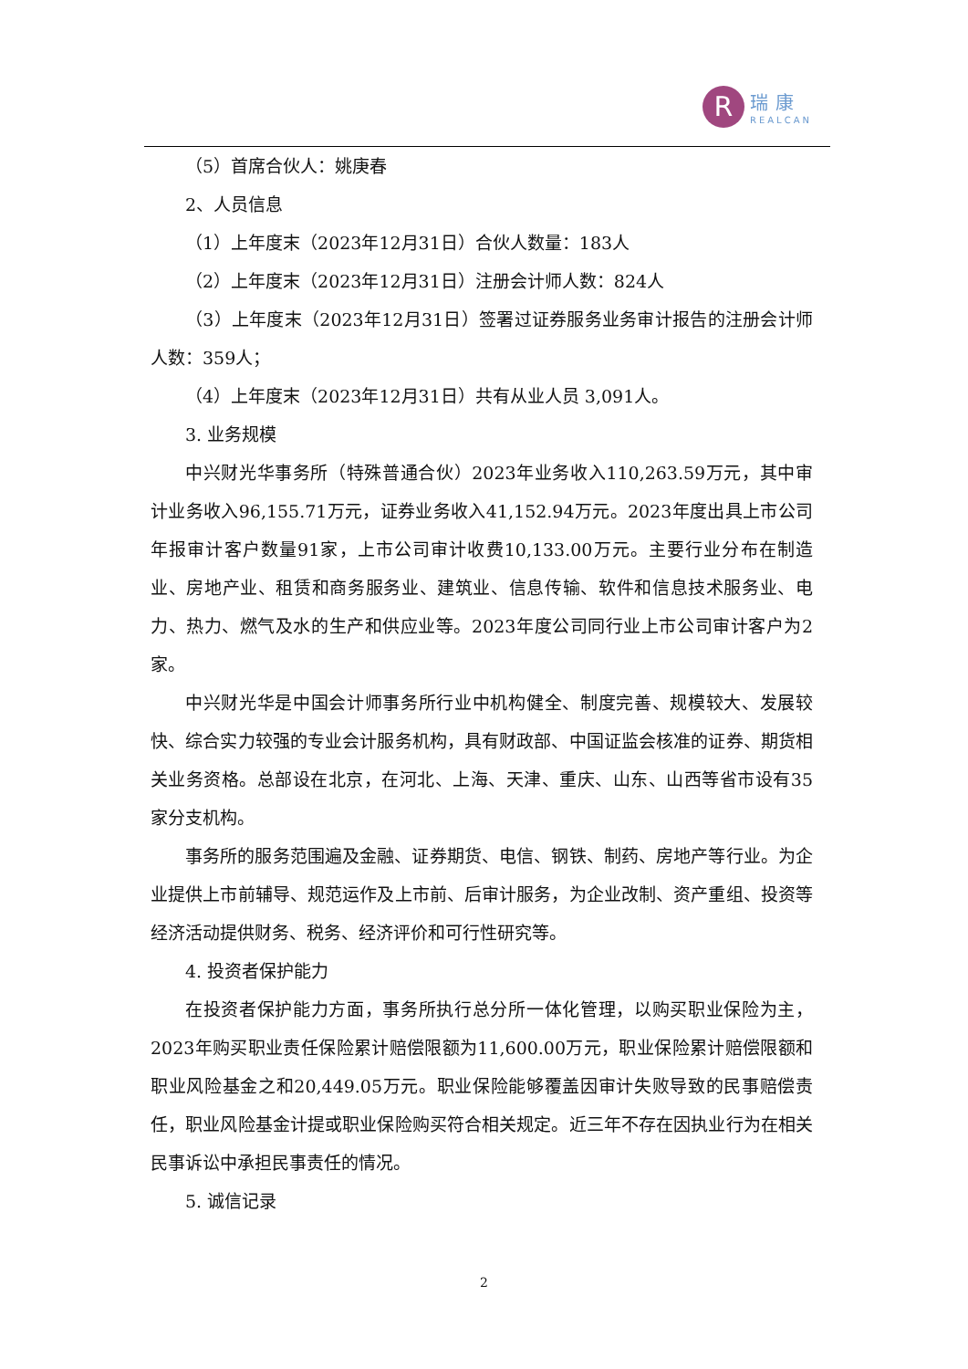R
瑞康
REALCAN
（5）首席合伙人：姚庚春
2、人员信息
（1）上年度末（2023年12月31日）合伙人数量：183人
（2）上年度末（2023年12月31日）注册会计师人数：824人
（3）上年度末（2023年12月31日）签署过证券服务业务审计报告的注册会计师人数：359人；
（4）上年度末（2023年12月31日）共有从业人员 3,091人。
3. 业务规模
中兴财光华事务所（特殊普通合伙）2023年业务收入110,263.59万元，其中审计业务收入96,155.71万元，证券业务收入41,152.94万元。2023年度出具上市公司年报审计客户数量91家，上市公司审计收费10,133.00万元。主要行业分布在制造业、房地产业、租赁和商务服务业、建筑业、信息传输、软件和信息技术服务业、电力、热力、燃气及水的生产和供应业等。2023年度公司同行业上市公司审计客户为2家。
中兴财光华是中国会计师事务所行业中机构健全、制度完善、规模较大、发展较快、综合实力较强的专业会计服务机构，具有财政部、中国证监会核准的证券、期货相关业务资格。总部设在北京，在河北、上海、天津、重庆、山东、山西等省市设有35家分支机构。
事务所的服务范围遍及金融、证券期货、电信、钢铁、制药、房地产等行业。为企业提供上市前辅导、规范运作及上市前、后审计服务，为企业改制、资产重组、投资等经济活动提供财务、税务、经济评价和可行性研究等。
4. 投资者保护能力
在投资者保护能力方面，事务所执行总分所一体化管理，以购买职业保险为主，2023年购买职业责任保险累计赔偿限额为11,600.00万元，职业保险累计赔偿限额和职业风险基金之和20,449.05万元。职业保险能够覆盖因审计失败导致的民事赔偿责任，职业风险基金计提或职业保险购买符合相关规定。近三年不存在因执业行为在相关民事诉讼中承担民事责任的情况。
5. 诚信记录
2